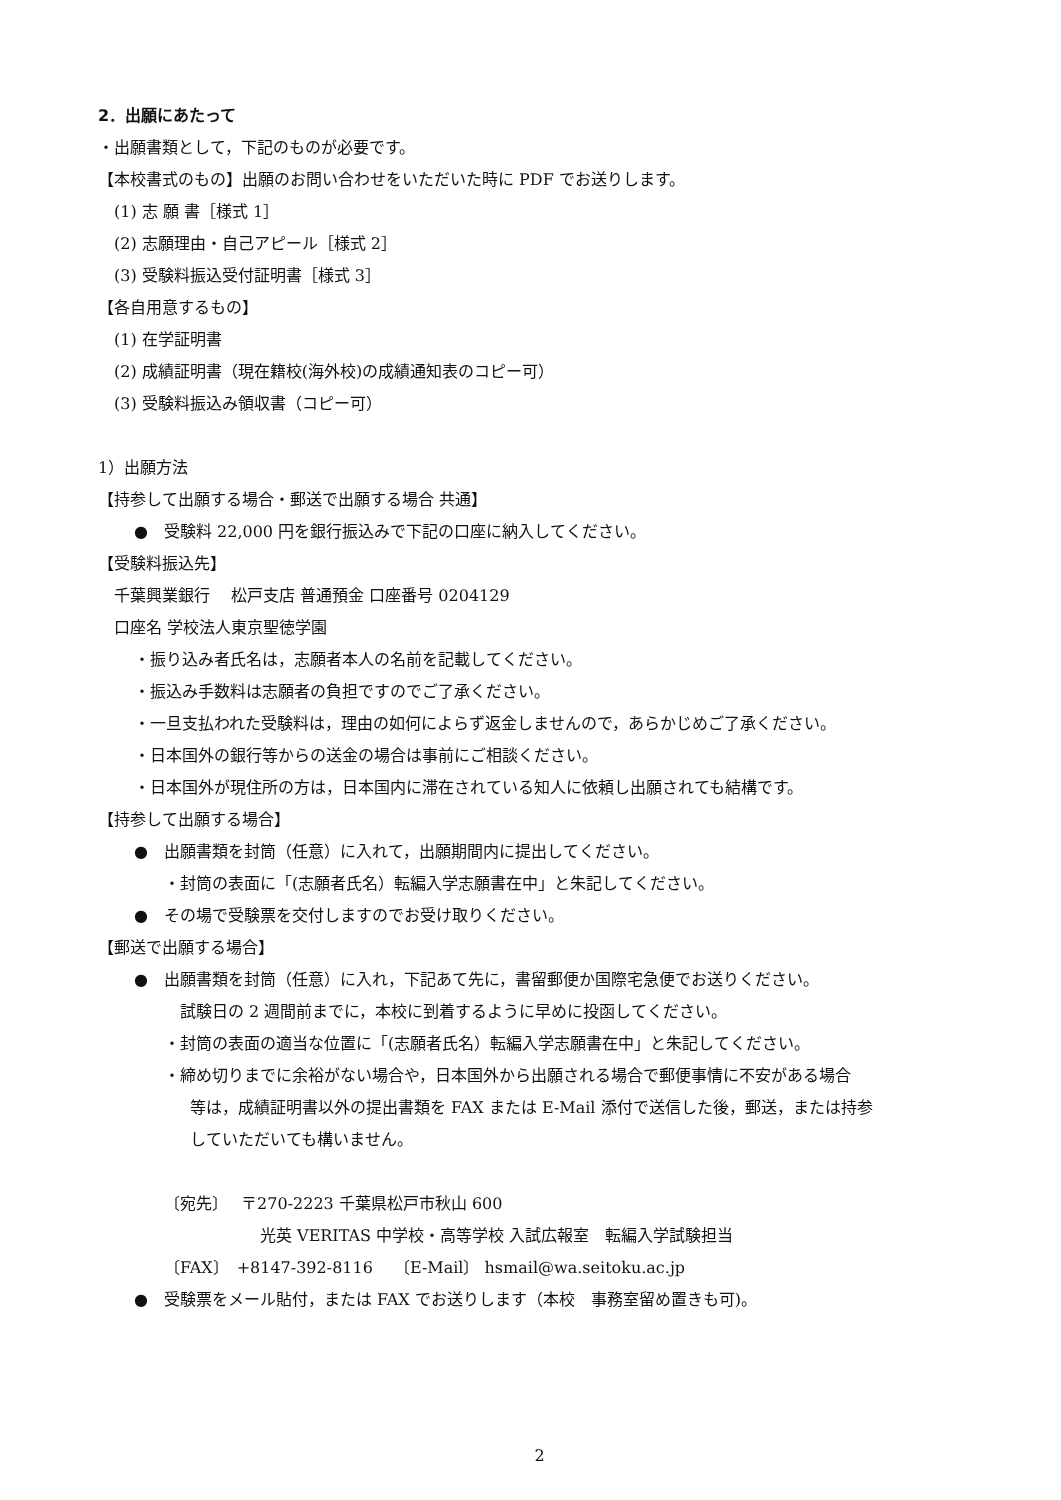2．出願にあたって
・出願書類として，下記のものが必要です。
【本校書式のもの】出願のお問い合わせをいただいた時に PDF でお送りします。
(1) 志 願 書［様式 1］
(2) 志願理由・自己アピール［様式 2］
(3) 受験料振込受付証明書［様式 3］
【各自用意するもの】
(1) 在学証明書
(2) 成績証明書（現在籍校(海外校)の成績通知表のコピー可）
(3) 受験料振込み領収書（コピー可）
1）出願方法
【持参して出願する場合・郵送で出願する場合 共通】
●　受験料 22,000 円を銀行振込みで下記の口座に納入してください。
【受験料振込先】
千葉興業銀行　 松戸支店 普通預金 口座番号 0204129
口座名 学校法人東京聖徳学園
・振り込み者氏名は，志願者本人の名前を記載してください。
・振込み手数料は志願者の負担ですのでご了承ください。
・一旦支払われた受験料は，理由の如何によらず返金しませんので，あらかじめご了承ください。
・日本国外の銀行等からの送金の場合は事前にご相談ください。
・日本国外が現住所の方は，日本国内に滞在されている知人に依頼し出願されても結構です。
【持参して出願する場合】
●　出願書類を封筒（任意）に入れて，出願期間内に提出してください。
・封筒の表面に「(志願者氏名）転編入学志願書在中」と朱記してください。
●　その場で受験票を交付しますのでお受け取りください。
【郵送で出願する場合】
●　出願書類を封筒（任意）に入れ，下記あて先に，書留郵便か国際宅急便でお送りください。
試験日の 2 週間前までに，本校に到着するように早めに投函してください。
・封筒の表面の適当な位置に「(志願者氏名）転編入学志願書在中」と朱記してください。
・締め切りまでに余裕がない場合や，日本国外から出願される場合で郵便事情に不安がある場合
等は，成績証明書以外の提出書類を FAX または E-Mail 添付で送信した後，郵送，または持参
していただいても構いません。
〔宛先〕　 〒270-2223 千葉県松戸市秋山 600
光英 VERITAS 中学校・高等学校 入試広報室　転編入学試験担当
〔FAX〕　+8147-392-8116　 〔E-Mail〕 hsmail@wa.seitoku.ac.jp
●　受験票をメール貼付，または FAX でお送りします（本校　事務室留め置きも可)。
2